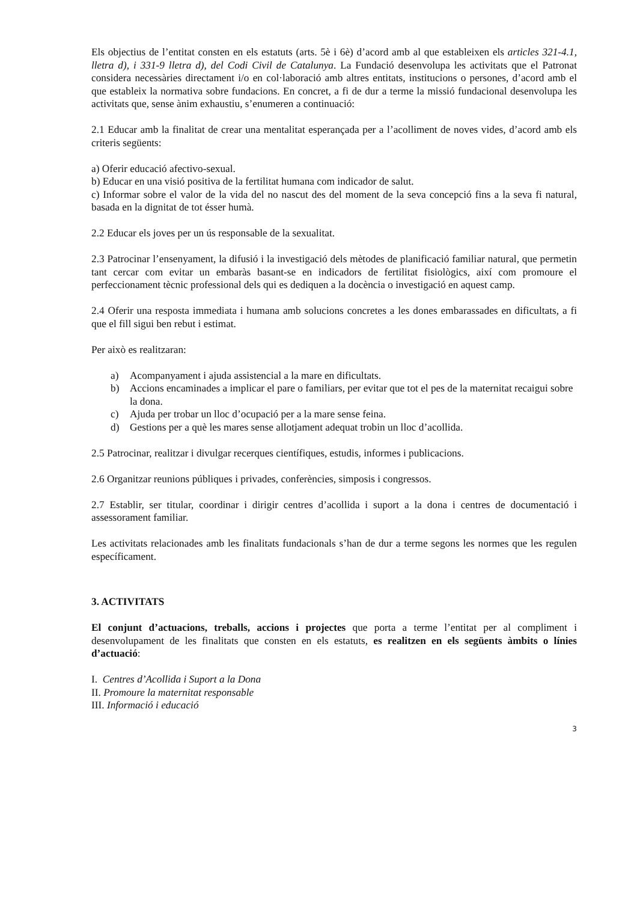Els objectius de l’entitat consten en els estatuts (arts. 5è i 6è) d’acord amb al que estableixen els articles 321-4.1, lletra d), i 331-9 lletra d), del Codi Civil de Catalunya. La Fundació desenvolupa les activitats que el Patronat considera necessàries directament i/o en col·laboració amb altres entitats, institucions o persones, d’acord amb el que estableix la normativa sobre fundacions. En concret, a fi de dur a terme la missió fundacional desenvolupa les activitats que, sense ànim exhaustiu, s’enumeren a continuació:
2.1 Educar amb la finalitat de crear una mentalitat esperançada per a l’acolliment de noves vides, d’acord amb els criteris següents:
a) Oferir educació afectivo-sexual.
b) Educar en una visió positiva de la fertilitat humana com indicador de salut.
c) Informar sobre el valor de la vida del no nascut des del moment de la seva concepció fins a la seva fi natural, basada en la dignitat de tot ésser humà.
2.2 Educar els joves per un ús responsable de la sexualitat.
2.3 Patrocinar l’ensenyament, la difusió i la investigació dels mètodes de planificació familiar natural, que permetin tant cercar com evitar un embaràs basant-se en indicadors de fertilitat fisiològics, així com promoure el perfeccionament tècnic professional dels qui es dediquen a la docència o investigació en aquest camp.
2.4 Oferir una resposta immediata i humana amb solucions concretes a les dones embarassades en dificultats, a fi que el fill sigui ben rebut i estimat.
Per això es realitzaran:
a) Acompanyament i ajuda assistencial a la mare en dificultats.
b) Accions encaminades a implicar el pare o familiars, per evitar que tot el pes de la maternitat recaigui sobre la dona.
c) Ajuda per trobar un lloc d’ocupació per a la mare sense feina.
d) Gestions per a què les mares sense allotjament adequat trobin un lloc d’acollida.
2.5 Patrocinar, realitzar i divulgar recerques científiques, estudis, informes i publicacions.
2.6 Organitzar reunions públiques i privades, conferències, simposis i congressos.
2.7 Establir, ser titular, coordinar i dirigir centres d’acollida i suport a la dona i centres de documentació i assessorament familiar.
Les activitats relacionades amb les finalitats fundacionals s’han de dur a terme segons les normes que les regulen específicament.
3. ACTIVITATS
El conjunt d’actuacions, treballs, accions i projectes que porta a terme l’entitat per al compliment i desenvolupament de les finalitats que consten en els estatuts, es realitzen en els següents àmbits o línies d’actuació:
I. Centres d’Acollida i Suport a la Dona
II. Promoure la maternitat responsable
III. Informació i educació
3